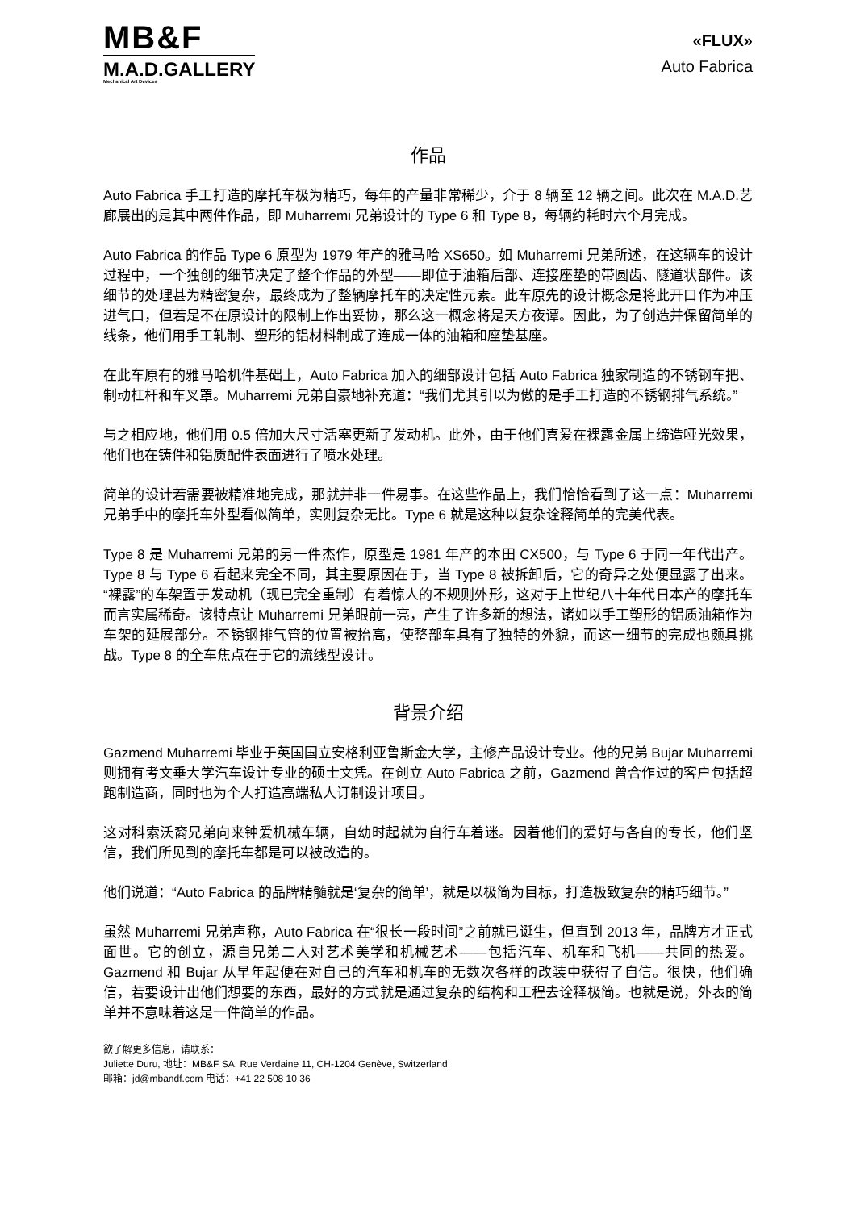MB&F
M.A.D.GALLERY
Mechanical Art Devices
«FLUX»
Auto Fabrica
作品
Auto Fabrica 手工打造的摩托车极为精巧，每年的产量非常稀少，介于 8 辆至 12 辆之间。此次在 M.A.D.艺廊展出的是其中两件作品，即 Muharremi 兄弟设计的 Type 6 和 Type 8，每辆约耗时六个月完成。
Auto Fabrica 的作品 Type 6 原型为 1979 年产的雅马哈 XS650。如 Muharremi 兄弟所述，在这辆车的设计过程中，一个独创的细节决定了整个作品的外型——即位于油箱后部、连接座垫的带圆齿、隧道状部件。该细节的处理甚为精密复杂，最终成为了整辆摩托车的决定性元素。此车原先的设计概念是将此开口作为冲压进气口，但若是不在原设计的限制上作出妥协，那么这一概念将是天方夜谭。因此，为了创造并保留简单的线条，他们用手工轧制、塑形的铝材料制成了连成一体的油箱和座垫基座。
在此车原有的雅马哈机件基础上，Auto Fabrica 加入的细部设计包括 Auto Fabrica 独家制造的不锈钢车把、制动杠杆和车叉罩。Muharremi 兄弟自豪地补充道：“我们尤其引以为傲的是手工打造的不锈钢排气系统。”
与之相应地，他们用 0.5 倍加大尺寸活塞更新了发动机。此外，由于他们喜爱在裸露金属上缔造哑光效果，他们也在铸件和铝质配件表面进行了喷水处理。
简单的设计若需要被精准地完成，那就并非一件易事。在这些作品上，我们恰恰看到了这一点：Muharremi 兄弟手中的摩托车外型看似简单，实则复杂无比。Type 6 就是这种以复杂诠释简单的完美代表。
Type 8 是 Muharremi 兄弟的另一件杰作，原型是 1981 年产的本田 CX500，与 Type 6 于同一年代出产。Type 8 与 Type 6 看起来完全不同，其主要原因在于，当 Type 8 被拆卸后，它的奇异之处便显露了出来。“裸露”的车架置于发动机（现已完全重制）有着惊人的不规则外形，这对于上世纪八十年代日本产的摩托车而言实属稀奇。该特点让 Muharremi 兄弟眼前一亮，产生了许多新的想法，诸如以手工塑形的铝质油箱作为车架的延展部分。不锈钢排气管的位置被抬高，使整部车具有了独特的外貌，而这一细节的完成也颇具挑战。Type 8 的全车焦点在于它的流线型设计。
背景介绍
Gazmend Muharremi 毕业于英国国立安格利亚鲁斯金大学，主修产品设计专业。他的兄弟 Bujar Muharremi 则拥有考文垂大学汽车设计专业的硕士文凭。在创立 Auto Fabrica 之前，Gazmend 曾合作过的客户包括超跑制造商，同时也为个人打造高端私人订制设计项目。
这对科索沃裔兄弟向来钟爱机械车辆，自幼时起就为自行车着迷。因着他们的爱好与各自的专长，他们坚信，我们所见到的摩托车都是可以被改造的。
他们说道：“Auto Fabrica 的品牌精髓就是‘复杂的简单’，就是以极简为目标，打造极致复杂的精巧细节。”
虽然 Muharremi 兄弟声称，Auto Fabrica 在“很长一段时间”之前就已诞生，但直到 2013 年，品牌方才正式面世。它的创立，源自兄弟二人对艺术美学和机械艺术——包括汽车、机车和飞机——共同的热爱。Gazmend 和 Bujar 从早年起便在对自己的汽车和机车的无数次各样的改装中获得了自信。很快，他们确信，若要设计出他们想要的东西，最好的方式就是通过复杂的结构和工程去诠释极简。也就是说，外表的简单并不意味着这是一件简单的作品。
欲了解更多信息，请联系：
Juliette Duru, 地址：MB&F SA, Rue Verdaine 11, CH-1204 Genève, Switzerland
邮箱：jd@mbandf.com 电话：+41 22 508 10 36